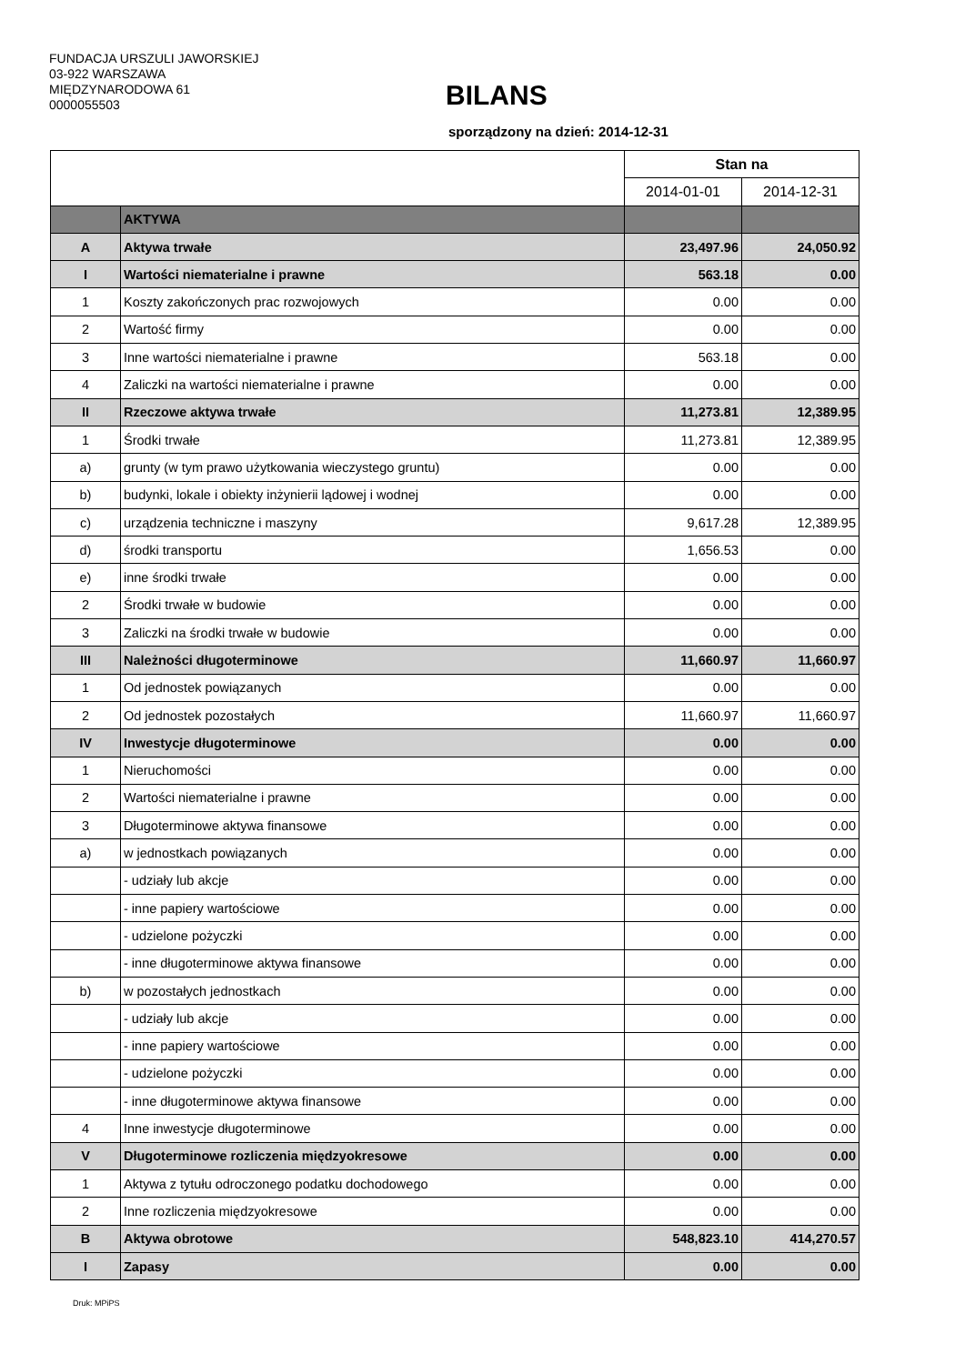FUNDACJA URSZULI JAWORSKIEJ
03-922 WARSZAWA
MIĘDZYNARODOWA 61
0000055503
BILANS
sporządzony na dzień: 2014-12-31
| | | Stan na | |
| | | 2014-01-01 | 2014-12-31 |
| | AKTYWA | | |
| A | Aktywa trwałe | 23,497.96 | 24,050.92 |
| I | Wartości niematerialne i prawne | 563.18 | 0.00 |
| 1 | Koszty zakończonych prac rozwojowych | 0.00 | 0.00 |
| 2 | Wartość firmy | 0.00 | 0.00 |
| 3 | Inne wartości niematerialne i prawne | 563.18 | 0.00 |
| 4 | Zaliczki na wartości niematerialne i prawne | 0.00 | 0.00 |
| II | Rzeczowe aktywa trwałe | 11,273.81 | 12,389.95 |
| 1 | Środki trwałe | 11,273.81 | 12,389.95 |
| a) | grunty (w tym prawo użytkowania wieczystego gruntu) | 0.00 | 0.00 |
| b) | budynki, lokale i obiekty inżynierii lądowej i wodnej | 0.00 | 0.00 |
| c) | urządzenia techniczne i maszyny | 9,617.28 | 12,389.95 |
| d) | środki transportu | 1,656.53 | 0.00 |
| e) | inne środki trwałe | 0.00 | 0.00 |
| 2 | Środki trwałe w budowie | 0.00 | 0.00 |
| 3 | Zaliczki na środki trwałe w budowie | 0.00 | 0.00 |
| III | Należności długoterminowe | 11,660.97 | 11,660.97 |
| 1 | Od jednostek powiązanych | 0.00 | 0.00 |
| 2 | Od jednostek pozostałych | 11,660.97 | 11,660.97 |
| IV | Inwestycje długoterminowe | 0.00 | 0.00 |
| 1 | Nieruchomości | 0.00 | 0.00 |
| 2 | Wartości niematerialne i prawne | 0.00 | 0.00 |
| 3 | Długoterminowe aktywa finansowe | 0.00 | 0.00 |
| a) | w jednostkach powiązanych | 0.00 | 0.00 |
| | - udziały lub akcje | 0.00 | 0.00 |
| | - inne papiery wartościowe | 0.00 | 0.00 |
| | - udzielone pożyczki | 0.00 | 0.00 |
| | - inne długoterminowe aktywa finansowe | 0.00 | 0.00 |
| b) | w pozostałych jednostkach | 0.00 | 0.00 |
| | - udziały lub akcje | 0.00 | 0.00 |
| | - inne papiery wartościowe | 0.00 | 0.00 |
| | - udzielone pożyczki | 0.00 | 0.00 |
| | - inne długoterminowe aktywa finansowe | 0.00 | 0.00 |
| 4 | Inne inwestycje długoterminowe | 0.00 | 0.00 |
| V | Długoterminowe rozliczenia międzyokresowe | 0.00 | 0.00 |
| 1 | Aktywa z tytułu odroczonego podatku dochodowego | 0.00 | 0.00 |
| 2 | Inne rozliczenia międzyokresowe | 0.00 | 0.00 |
| B | Aktywa obrotowe | 548,823.10 | 414,270.57 |
| I | Zapasy | 0.00 | 0.00 |
Druk: MPiPS